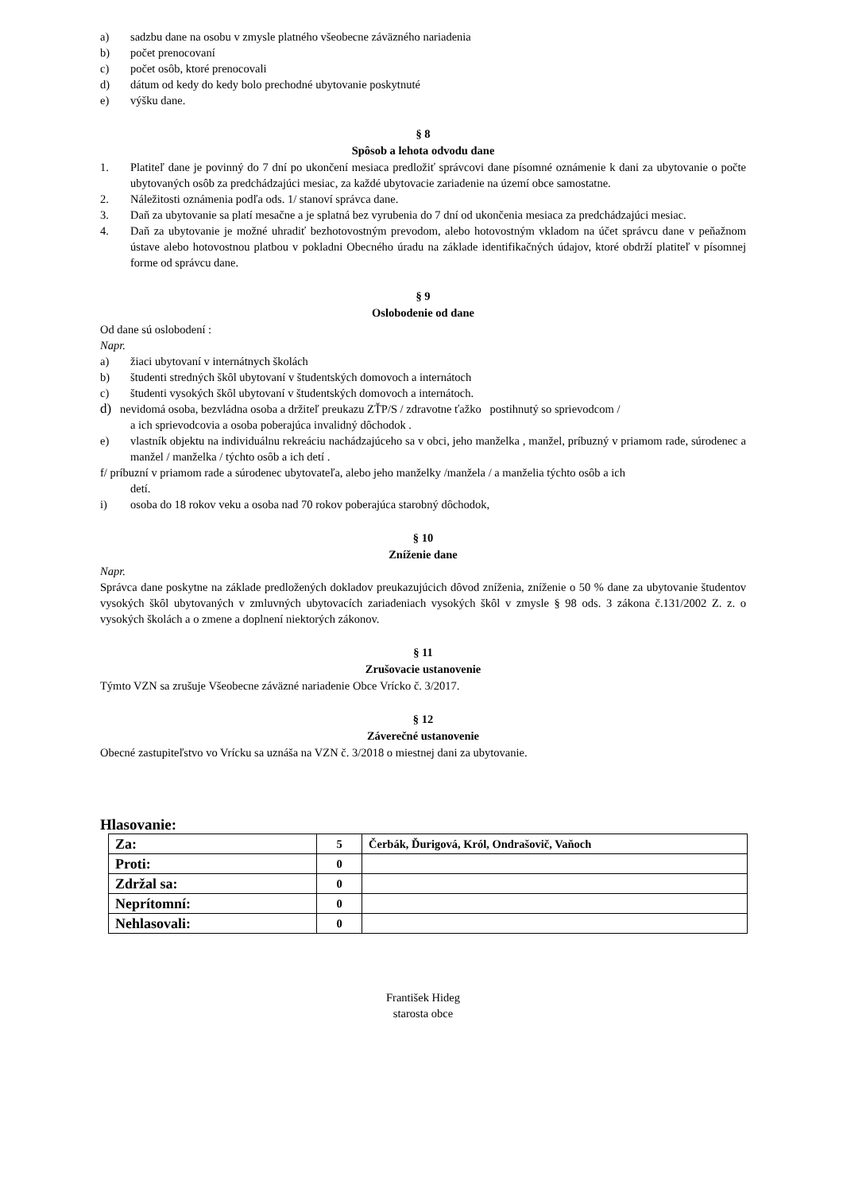a) sadzbu dane na osobu v zmysle platného všeobecne záväzného nariadenia
b) počet prenocovaní
c) počet osôb, ktoré prenocovali
d) dátum od kedy do kedy bolo prechodné ubytovanie poskytnuté
e) výšku dane.
§ 8
Spôsob a lehota odvodu dane
1. Platiteľ dane je povinný do 7 dní po ukončení mesiaca predložiť správcovi dane písomné oznámenie k dani za ubytovanie o počte ubytovaných osôb za predchádzajúci mesiac, za každé ubytovacie zariadenie na území obce samostatne.
2. Náležitosti oznámenia podľa ods. 1/ stanoví správca dane.
3. Daň za ubytovanie sa platí mesačne a je splatná bez vyrubenia do 7 dní od ukončenia mesiaca za predchádzajúci mesiac.
4. Daň za ubytovanie je možné uhradiť bezhotovostným prevodom, alebo hotovostným vkladom na účet správcu dane v peňažnom ústave alebo hotovostnou platbou v pokladni Obecného úradu na základe identifikačných údajov, ktoré obdrží platiteľ v písomnej forme od správcu dane.
§ 9
Oslobodenie od dane
Od dane sú oslobodení :
Napr.
a) žiaci ubytovaní v internátnych školách
b) študenti stredných škôl ubytovaní v študentských domovoch a internátoch
c) študenti vysokých škôl ubytovaní v študentských domovoch a internátoch.
d) nevidomá osoba, bezvládna osoba a držiteľ preukazu ZŤP/S / zdravotne ťažko postihnutý so sprievodcom /
a ich sprievodcovia a osoba poberajúca invalidný dôchodok .
e) vlastník objektu na individuálnu rekreáciu nachádzajúceho sa v obci, jeho manželka , manžel, príbuzný v priamom rade, súrodenec a manžel / manželka / týchto osôb a ich detí .
f/ príbuzní v priamom rade a súrodenec ubytovateľa, alebo jeho manželky /manžela / a manželia týchto osôb a ich
detí.
i) osoba do 18 rokov veku a osoba nad 70 rokov poberajúca starobný dôchodok,
§ 10
Zníženie dane
Napr.
Správca dane poskytne na základe predložených dokladov preukazujúcich dôvod zníženia, zníženie o 50 % dane za ubytovanie študentov vysokých škôl ubytovaných v zmluvných ubytovacích zariadeniach vysokých škôl v zmysle § 98 ods. 3 zákona č.131/2002 Z. z. o vysokých školách a o zmene a doplnení niektorých zákonov.
§ 11
Zrušovacie ustanovenie
Týmto VZN sa zrušuje Všeobecne záväzné nariadenie Obce Vrícko č. 3/2017.
§ 12
Záverečné ustanovenie
Obecné zastupiteľstvo vo Vrícku sa uznáša na VZN č. 3/2018 o miestnej dani za ubytovanie.
Hlasovanie:
| Za: | 5 | Čerbák, Ďurigová, Król, Ondrašovič, Vaňoch |
| Proti: | 0 | |
| Zdržal sa: | 0 | |
| Neprítomní: | 0 | |
| Nehlasovali: | 0 | |
František Hideg
starosta obce